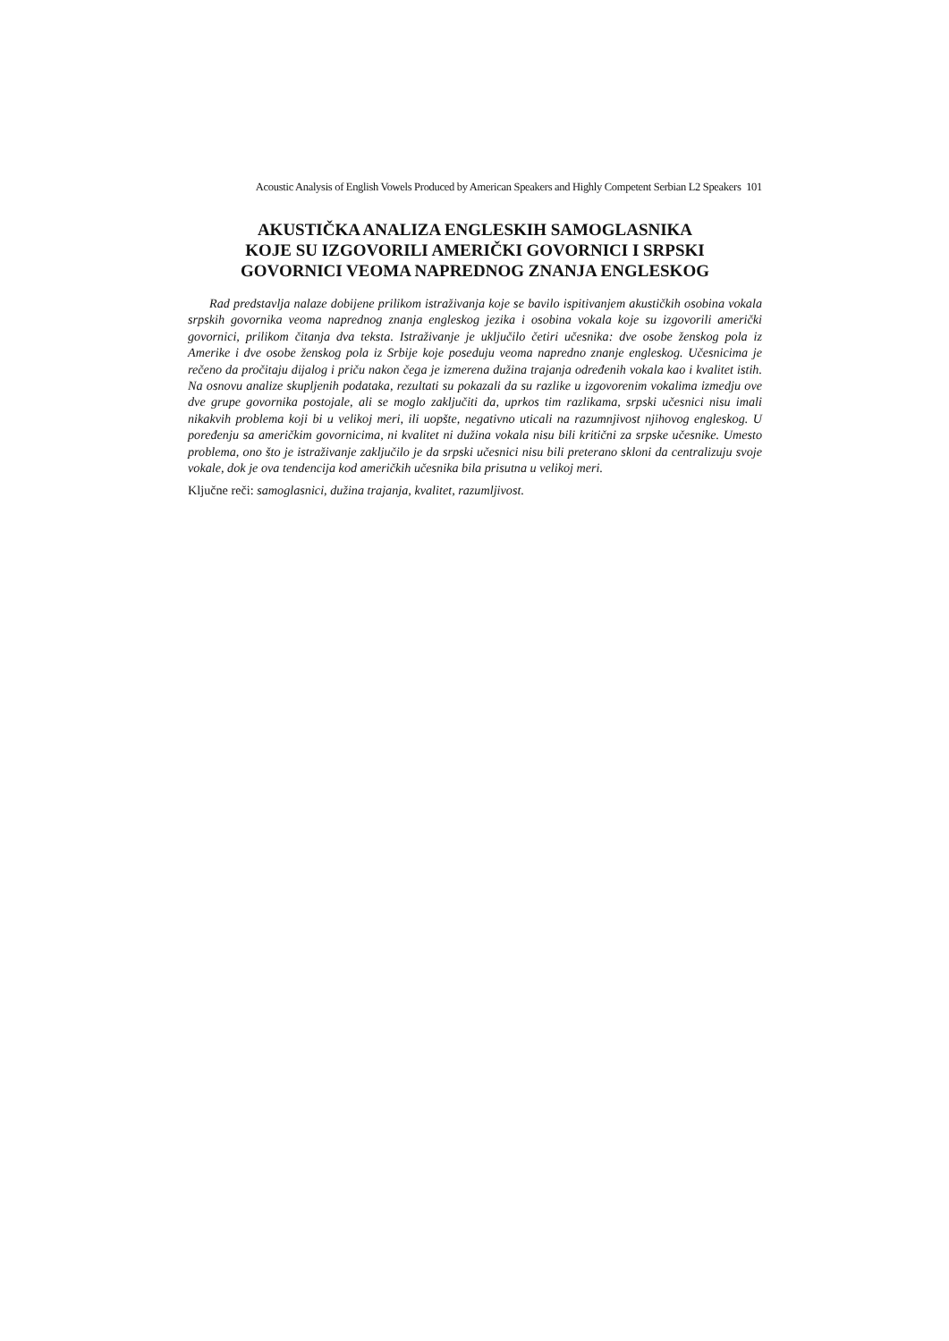Acoustic Analysis of English Vowels Produced by American Speakers and Highly Competent Serbian L2 Speakers 101
AKUSTIČKA ANALIZA ENGLESKIH SAMOGLASNIKA
KOJE SU IZGOVORILI AMERIČKI GOVORNICI I SRPSKI
GOVORNICI VEOMA NAPREDNOG ZNANJA ENGLESKOG
Rad predstavlja nalaze dobijene prilikom istraživanja koje se bavilo ispitivanjem akustičkih osobina vokala srpskih govornika veoma naprednog znanja engleskog jezika i osobina vokala koje su izgovorili američki govornici, prilikom čitanja dva teksta. Istraživanje je uključilo četiri učesnika: dve osobe ženskog pola iz Amerike i dve osobe ženskog pola iz Srbije koje poseduju veoma napredno znanje engleskog. Učesnicima je rečeno da pročitaju dijalog i priču nakon čega je izmerena dužina trajanja određenih vokala kao i kvalitet istih. Na osnovu analize skupljenih podataka, rezultati su pokazali da su razlike u izgovorenim vokalima izmedju ove dve grupe govornika postojale, ali se moglo zaključiti da, uprkos tim razlikama, srpski učesnici nisu imali nikakvih problema koji bi u velikoj meri, ili uopšte, negativno uticali na razumnjivost njihovog engleskog. U poređenju sa američkim govornicima, ni kvalitet ni dužina vokala nisu bili kritični za srpske učesnike. Umesto problema, ono što je istraživanje zaključilo je da srpski učesnici nisu bili preterano skloni da centralizuju svoje vokale, dok je ova tendencija kod američkih učesnika bila prisutna u velikoj meri.
Ključne reči: samoglasnici, dužina trajanja, kvalitet, razumljivost.